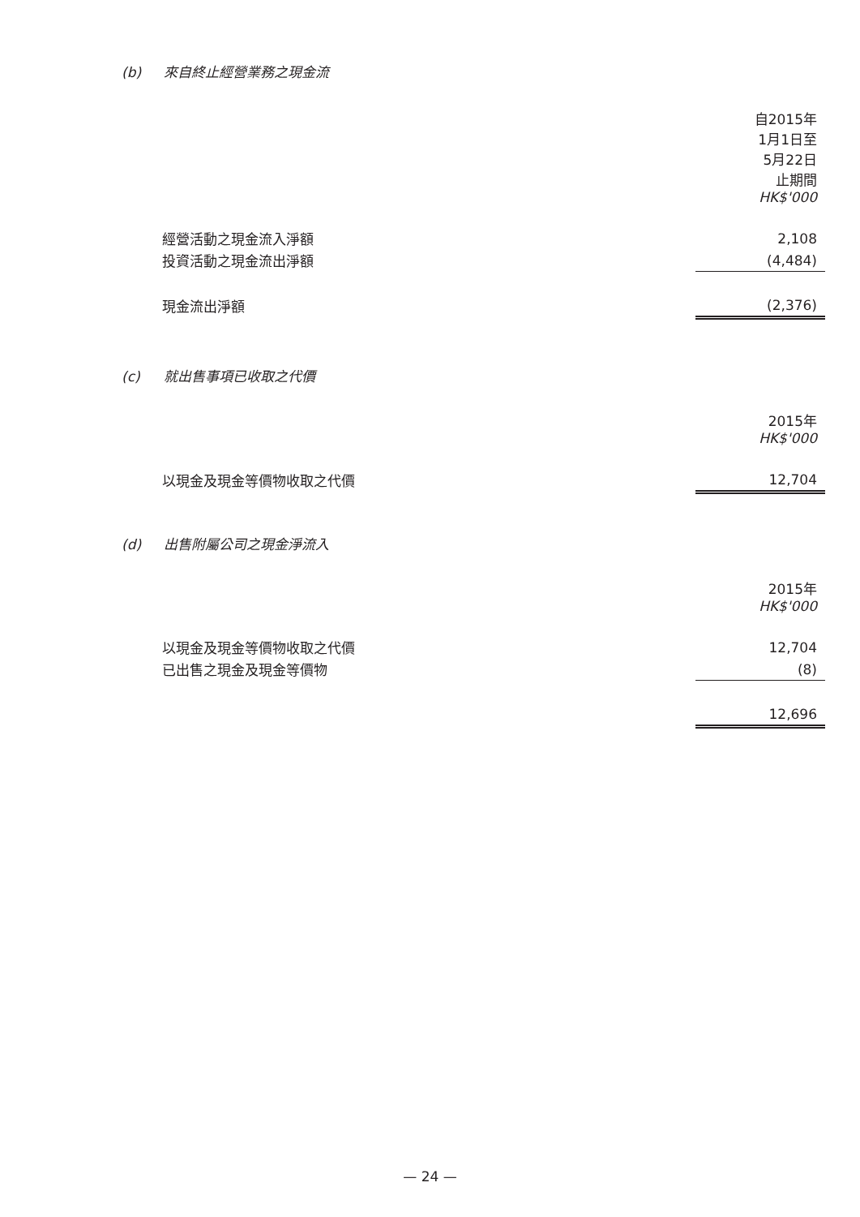(b) 來自終止經營業務之現金流
| | 自2015年 1月1日至 5月22日 止期間 HK$'000 |
| 經營活動之現金流入淨額 | 2,108 |
| 投資活動之現金流出淨額 | (4,484) |
| 現金流出淨額 | (2,376) |
(c) 就出售事項已收取之代價
| | 2015年 HK$'000 |
| 以現金及現金等價物收取之代價 | 12,704 |
(d) 出售附屬公司之現金淨流入
| | 2015年 HK$'000 |
| 以現金及現金等價物收取之代價 | 12,704 |
| 已出售之現金及現金等價物 | (8) |
| | 12,696 |
— 24 —